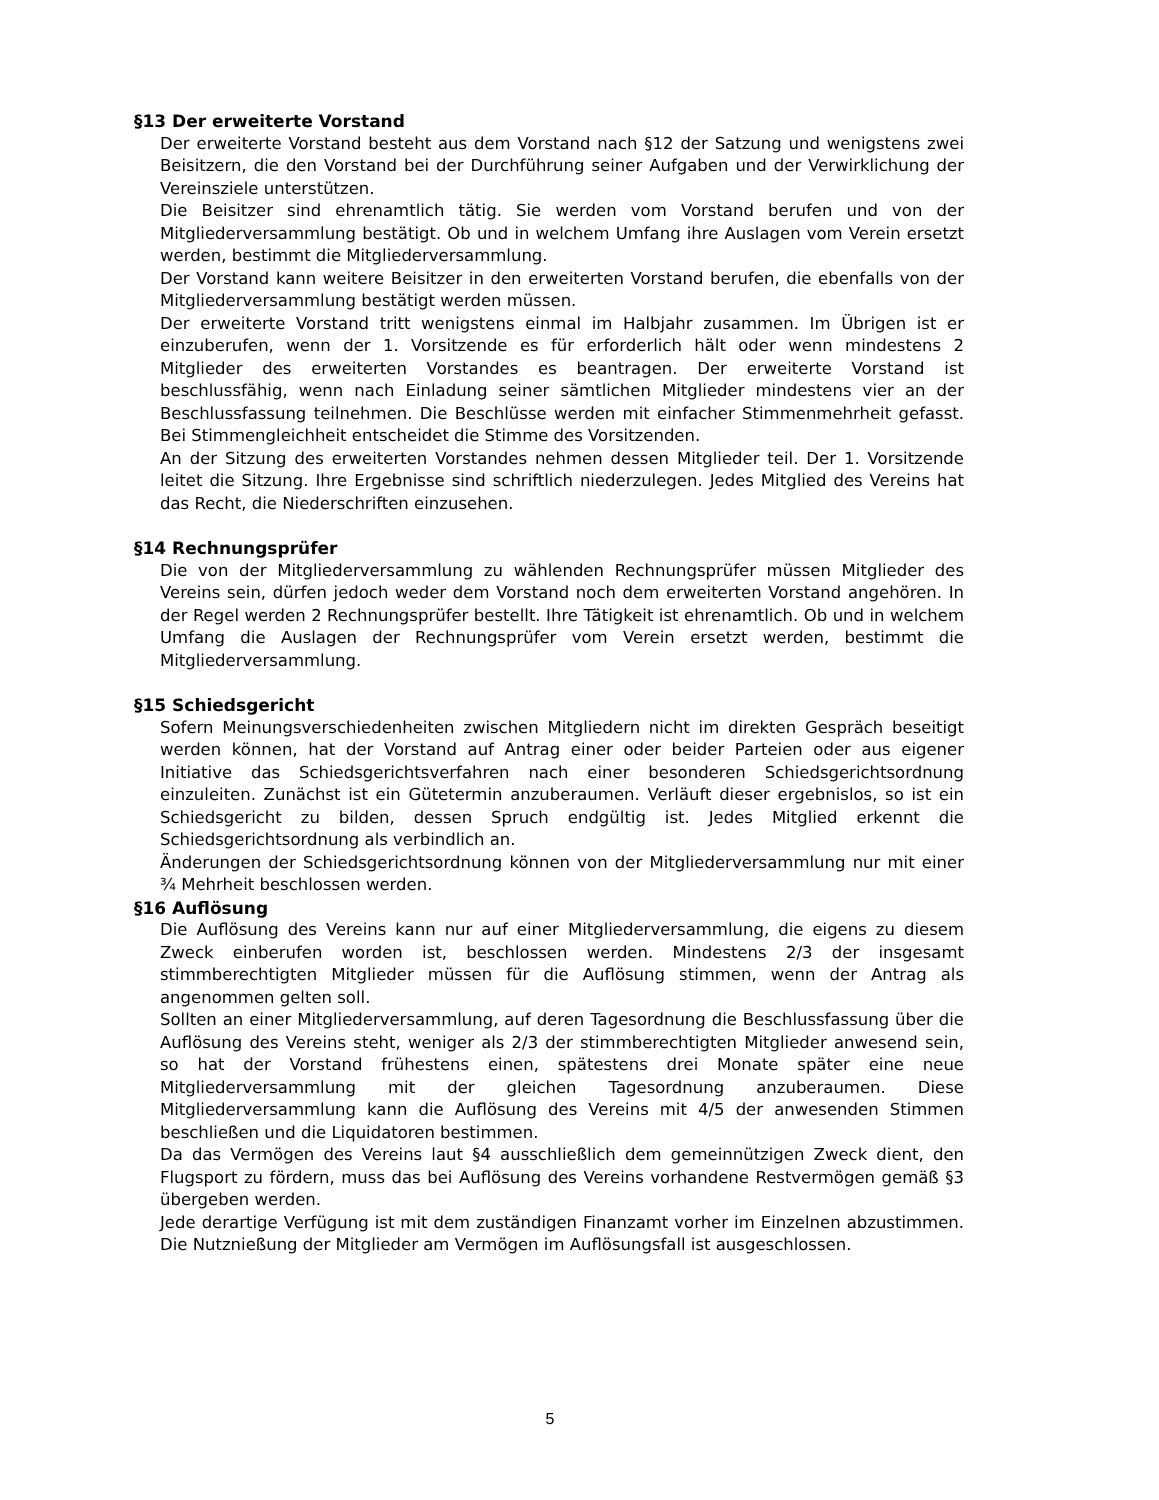§13 Der erweiterte Vorstand
Der erweiterte Vorstand besteht aus dem Vorstand nach §12 der Satzung und wenigstens zwei Beisitzern, die den Vorstand bei der Durchführung seiner Aufgaben und der Verwirklichung der Vereinsziele unterstützen.
Die Beisitzer sind ehrenamtlich tätig. Sie werden vom Vorstand berufen und von der Mitgliederversammlung bestätigt. Ob und in welchem Umfang ihre Auslagen vom Verein ersetzt werden, bestimmt die Mitgliederversammlung.
Der Vorstand kann weitere Beisitzer in den erweiterten Vorstand berufen, die ebenfalls von der Mitgliederversammlung bestätigt werden müssen.
Der erweiterte Vorstand tritt wenigstens einmal im Halbjahr zusammen. Im Übrigen ist er einzuberufen, wenn der 1. Vorsitzende es für erforderlich hält oder wenn mindestens 2 Mitglieder des erweiterten Vorstandes es beantragen. Der erweiterte Vorstand ist beschlussfähig, wenn nach Einladung seiner sämtlichen Mitglieder mindestens vier an der Beschlussfassung teilnehmen. Die Beschlüsse werden mit einfacher Stimmenmehrheit gefasst. Bei Stimmengleichheit entscheidet die Stimme des Vorsitzenden.
An der Sitzung des erweiterten Vorstandes nehmen dessen Mitglieder teil. Der 1. Vorsitzende leitet die Sitzung. Ihre Ergebnisse sind schriftlich niederzulegen. Jedes Mitglied des Vereins hat das Recht, die Niederschriften einzusehen.
§14 Rechnungsprüfer
Die von der Mitgliederversammlung zu wählenden Rechnungsprüfer müssen Mitglieder des Vereins sein, dürfen jedoch weder dem Vorstand noch dem erweiterten Vorstand angehören. In der Regel werden 2 Rechnungsprüfer bestellt. Ihre Tätigkeit ist ehrenamtlich. Ob und in welchem Umfang die Auslagen der Rechnungsprüfer vom Verein ersetzt werden, bestimmt die Mitgliederversammlung.
§15 Schiedsgericht
Sofern Meinungsverschiedenheiten zwischen Mitgliedern nicht im direkten Gespräch beseitigt werden können, hat der Vorstand auf Antrag einer oder beider Parteien oder aus eigener Initiative das Schiedsgerichtsverfahren nach einer besonderen Schiedsgerichtsordnung einzuleiten. Zunächst ist ein Gütetermin anzuberaumen. Verläuft dieser ergebnislos, so ist ein Schiedsgericht zu bilden, dessen Spruch endgültig ist. Jedes Mitglied erkennt die Schiedsgerichtsordnung als verbindlich an.
Änderungen der Schiedsgerichtsordnung können von der Mitgliederversammlung nur mit einer ¾ Mehrheit beschlossen werden.
§16 Auflösung
Die Auflösung des Vereins kann nur auf einer Mitgliederversammlung, die eigens zu diesem Zweck einberufen worden ist, beschlossen werden. Mindestens 2/3 der insgesamt stimmberechtigten Mitglieder müssen für die Auflösung stimmen, wenn der Antrag als angenommen gelten soll.
Sollten an einer Mitgliederversammlung, auf deren Tagesordnung die Beschlussfassung über die Auflösung des Vereins steht, weniger als 2/3 der stimmberechtigten Mitglieder anwesend sein, so hat der Vorstand frühestens einen, spätestens drei Monate später eine neue Mitgliederversammlung mit der gleichen Tagesordnung anzuberaumen. Diese Mitgliederversammlung kann die Auflösung des Vereins mit 4/5 der anwesenden Stimmen beschließen und die Liquidatoren bestimmen.
Da das Vermögen des Vereins laut §4 ausschließlich dem gemeinnützigen Zweck dient, den Flugsport zu fördern, muss das bei Auflösung des Vereins vorhandene Restvermögen gemäß §3 übergeben werden.
Jede derartige Verfügung ist mit dem zuständigen Finanzamt vorher im Einzelnen abzustimmen. Die Nutznießung der Mitglieder am Vermögen im Auflösungsfall ist ausgeschlossen.
5